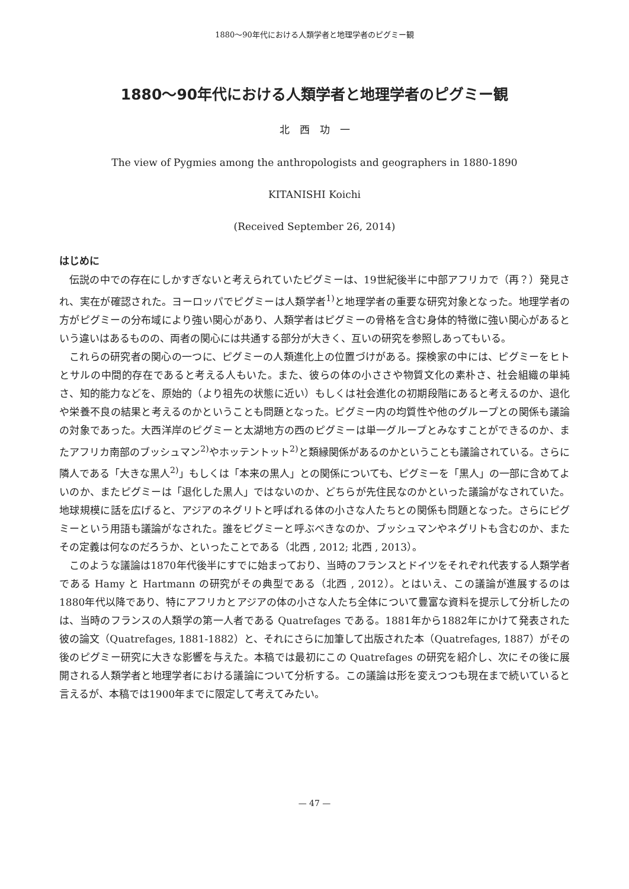1880〜90年代における人類学者と地理学者のピグミー観
1880〜90年代における人類学者と地理学者のピグミー観
北　西　功　一
The view of Pygmies among the anthropologists and geographers in 1880-1890
KITANISHI Koichi
(Received September 26, 2014)
はじめに
伝説の中での存在にしかすぎないと考えられていたピグミーは、19世紀後半に中部アフリカで（再？）発見され、実在が確認された。ヨーロッパでピグミーは人類学者<sup>1)</sup>と地理学者の重要な研究対象となった。地理学者の方がピグミーの分布域により強い関心があり、人類学者はピグミーの骨格を含む身体的特徴に強い関心があるという違いはあるものの、両者の関心には共通する部分が大きく、互いの研究を参照しあってもいる。
これらの研究者の関心の一つに、ピグミーの人類進化上の位置づけがある。探検家の中には、ピグミーをヒトとサルの中間的存在であると考える人もいた。また、彼らの体の小ささや物質文化の素朴さ、社会組織の単純さ、知的能力などを、原始的（より祖先の状態に近い）もしくは社会進化の初期段階にあると考えるのか、退化や栄養不良の結果と考えるのかということも問題となった。ピグミー内の均質性や他のグループとの関係も議論の対象であった。大西洋岸のピグミーと太湖地方の西のピグミーは単一グループとみなすことができるのか、またアフリカ南部のブッシュマン<sup>2)</sup>やホッテントット<sup>2)</sup>と類縁関係があるのかということも議論されている。さらに隣人である「大きな黒人<sup>2)</sup>」もしくは「本来の黒人」との関係についても、ピグミーを「黒人」の一部に含めてよいのか、またピグミーは「退化した黒人」ではないのか、どちらが先住民なのかといった議論がなされていた。地球規模に話を広げると、アジアのネグリトと呼ばれる体の小さな人たちとの関係も問題となった。さらにピグミーという用語も議論がなされた。誰をピグミーと呼ぶべきなのか、ブッシュマンやネグリトも含むのか、またその定義は何なのだろうか、といったことである（北西 , 2012; 北西 , 2013）。
このような議論は1870年代後半にすでに始まっており、当時のフランスとドイツをそれぞれ代表する人類学者である Hamy と Hartmann の研究がその典型である（北西 , 2012）。とはいえ、この議論が進展するのは1880年代以降であり、特にアフリカとアジアの体の小さな人たち全体について豊富な資料を提示して分析したのは、当時のフランスの人類学の第一人者である Quatrefages である。1881年から1882年にかけて発表された彼の論文（Quatrefages, 1881-1882）と、それにさらに加筆して出版された本（Quatrefages, 1887）がその後のピグミー研究に大きな影響を与えた。本稿では最初にこの Quatrefages の研究を紹介し、次にその後に展開される人類学者と地理学者における議論について分析する。この議論は形を変えつつも現在まで続いていると言えるが、本稿では1900年までに限定して考えてみたい。
— 47 —